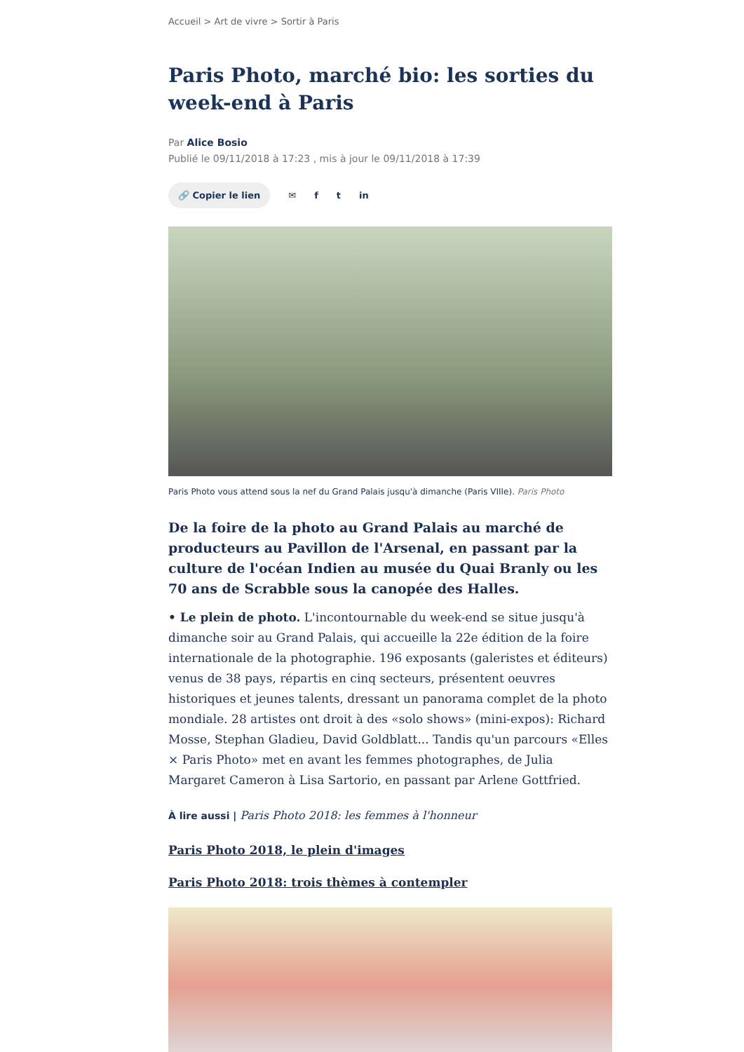Accueil > Art de vivre > Sortir à Paris
Paris Photo, marché bio: les sorties du week-end à Paris
Par Alice Bosio
Publié le 09/11/2018 à 17:23 , mis à jour le 09/11/2018 à 17:39
🔗 Copier le lien ✉ f t in
Paris Photo vous attend sous la nef du Grand Palais jusqu'à dimanche (Paris VIIIe). Paris Photo
De la foire de la photo au Grand Palais au marché de producteurs au Pavillon de l'Arsenal, en passant par la culture de l'océan Indien au musée du Quai Branly ou les 70 ans de Scrabble sous la canopée des Halles.
• Le plein de photo. L'incontournable du week-end se situe jusqu'à dimanche soir au Grand Palais, qui accueille la 22e édition de la foire internationale de la photographie. 196 exposants (galeristes et éditeurs) venus de 38 pays, répartis en cinq secteurs, présentent oeuvres historiques et jeunes talents, dressant un panorama complet de la photo mondiale. 28 artistes ont droit à des «solo shows» (mini-expos): Richard Mosse, Stephan Gladieu, David Goldblatt... Tandis qu'un parcours «Elles × Paris Photo» met en avant les femmes photographes, de Julia Margaret Cameron à Lisa Sartorio, en passant par Arlene Gottfried.
À lire aussi | Paris Photo 2018: les femmes à l'honneur
Paris Photo 2018, le plein d'images
Paris Photo 2018: trois thèmes à contempler